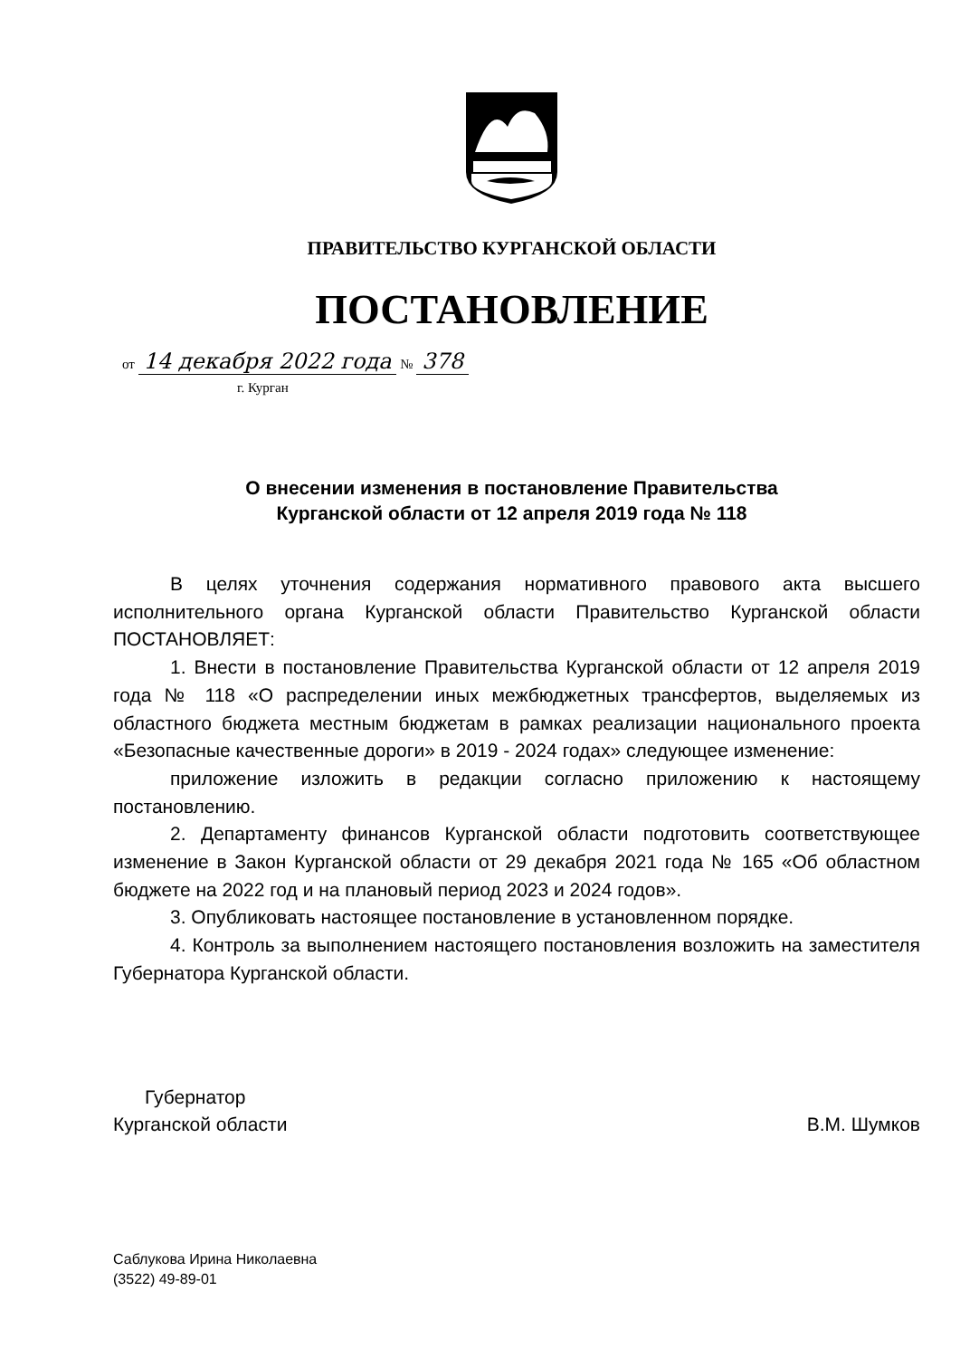ПРАВИТЕЛЬСТВО КУРГАНСКОЙ ОБЛАСТИ
ПОСТАНОВЛЕНИЕ
от 14 декабря 2022 года № 378
г. Курган
О внесении изменения в постановление Правительства
Курганской области от 12 апреля 2019 года № 118
В целях уточнения содержания нормативного правового акта высшего исполнительного органа Курганской области Правительство Курганской области ПОСТАНОВЛЯЕТ:
1. Внести в постановление Правительства Курганской области от 12 апреля 2019 года № 118 «О распределении иных межбюджетных трансфертов, выделяемых из областного бюджета местным бюджетам в рамках реализации национального проекта «Безопасные качественные дороги» в 2019 - 2024 годах» следующее изменение:
приложение изложить в редакции согласно приложению к настоящему постановлению.
2. Департаменту финансов Курганской области подготовить соответствующее изменение в Закон Курганской области от 29 декабря 2021 года № 165 «Об областном бюджете на 2022 год и на плановый период 2023 и 2024 годов».
3. Опубликовать настоящее постановление в установленном порядке.
4. Контроль за выполнением настоящего постановления возложить на заместителя Губернатора Курганской области.
Губернатор
Курганской области
В.М. Шумков
Саблукова Ирина Николаевна
(3522) 49-89-01